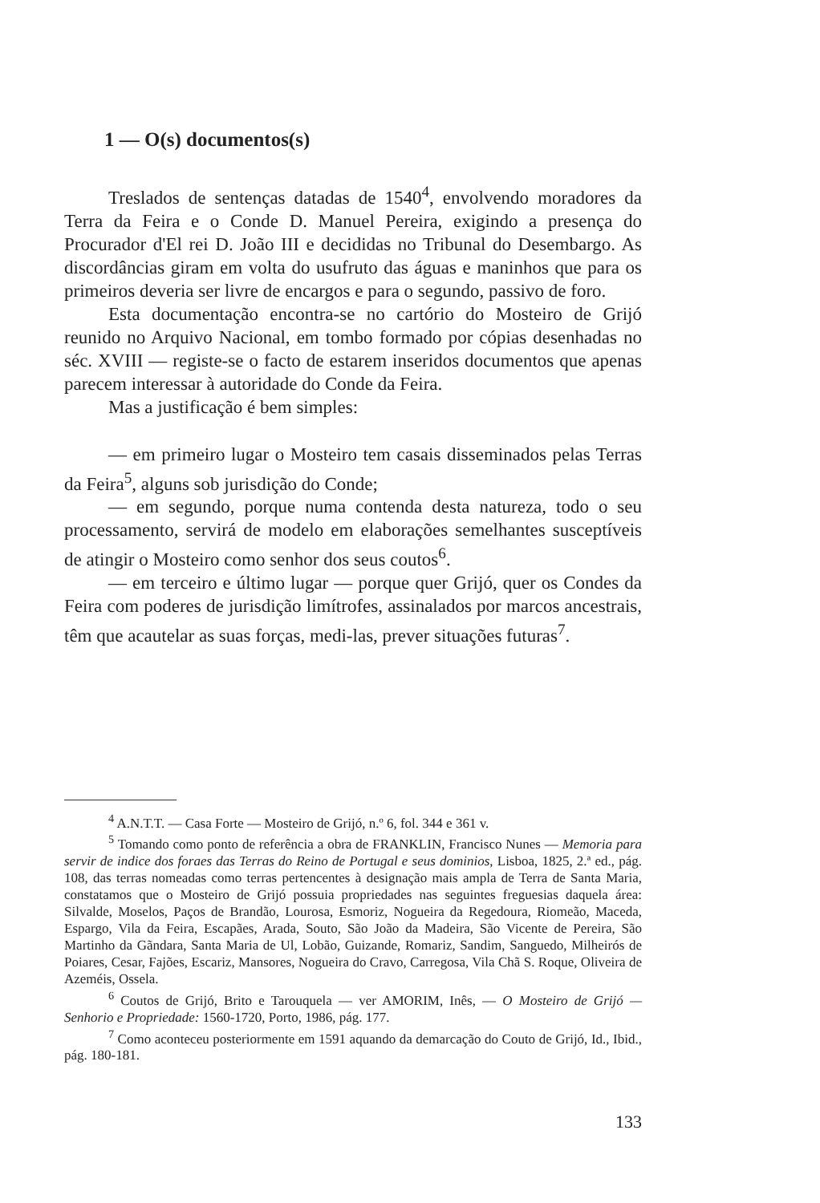1 — O(s) documentos(s)
Treslados de sentenças datadas de 1540<sup>4</sup>, envolvendo moradores da Terra da Feira e o Conde D. Manuel Pereira, exigindo a presença do Procurador d'El rei D. João III e decididas no Tribunal do Desembargo. As discordâncias giram em volta do usufruto das águas e maninhos que para os primeiros deveria ser livre de encargos e para o segundo, passivo de foro.
Esta documentação encontra-se no cartório do Mosteiro de Grijó reunido no Arquivo Nacional, em tombo formado por cópias desenhadas no séc. XVIII — registe-se o facto de estarem inseridos documentos que apenas parecem interessar à autoridade do Conde da Feira.
Mas a justificação é bem simples:
— em primeiro lugar o Mosteiro tem casais disseminados pelas Terras da Feira<sup>5</sup>, alguns sob jurisdição do Conde;
— em segundo, porque numa contenda desta natureza, todo o seu processamento, servirá de modelo em elaborações semelhantes susceptíveis de atingir o Mosteiro como senhor dos seus coutos<sup>6</sup>.
— em terceiro e último lugar — porque quer Grijó, quer os Condes da Feira com poderes de jurisdição limítrofes, assinalados por marcos ancestrais, têm que acautelar as suas forças, medi-las, prever situações futuras<sup>7</sup>.
<sup>4</sup> A.N.T.T. — Casa Forte — Mosteiro de Grijó, n.º 6, fol. 344 e 361 v.
<sup>5</sup> Tomando como ponto de referência a obra de FRANKLIN, Francisco Nunes — Memoria para servir de indice dos foraes das Terras do Reino de Portugal e seus dominios, Lisboa, 1825, 2.ª ed., pág. 108, das terras nomeadas como terras pertencentes à designação mais ampla de Terra de Santa Maria, constatamos que o Mosteiro de Grijó possuia propriedades nas seguintes freguesias daquela área: Silvalde, Moselos, Paços de Brandão, Lourosa, Esmoriz, Nogueira da Regedoura, Riomeão, Maceda, Espargo, Vila da Feira, Escapães, Arada, Souto, São João da Madeira, São Vicente de Pereira, São Martinho da Gãndara, Santa Maria de Ul, Lobão, Guizande, Romariz, Sandim, Sanguedo, Milheirós de Poiares, Cesar, Fajões, Escariz, Mansores, Nogueira do Cravo, Carregosa, Vila Chã S. Roque, Oliveira de Azeméis, Ossela.
<sup>6</sup> Coutos de Grijó, Brito e Tarouquela — ver AMORIM, Inês, — O Mosteiro de Grijó — Senhorio e Propriedade: 1560-1720, Porto, 1986, pág. 177.
<sup>7</sup> Como aconteceu posteriormente em 1591 aquando da demarcação do Couto de Grijó, Id., Ibid., pág. 180-181.
133